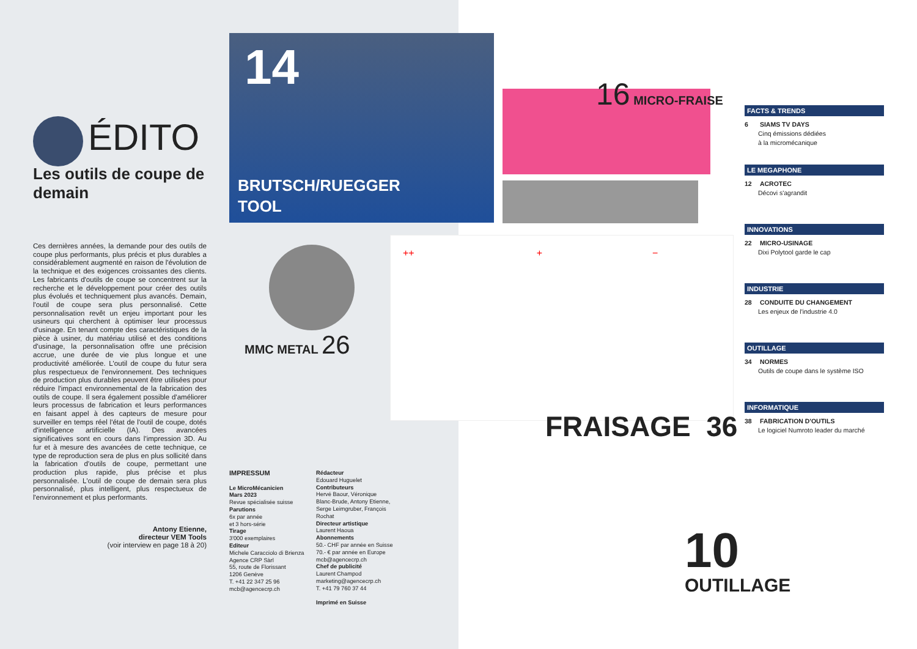ÉDITO
Les outils de coupe de demain
Ces dernières années, la demande pour des outils de coupe plus performants, plus précis et plus durables a considérablement augmenté en raison de l'évolution de la technique et des exigences croissantes des clients. Les fabricants d'outils de coupe se concentrent sur la recherche et le développement pour créer des outils plus évolués et techniquement plus avancés. Demain, l'outil de coupe sera plus personnalisé. Cette personnalisation revêt un enjeu important pour les usineurs qui cherchent à optimiser leur processus d'usinage. En tenant compte des caractéristiques de la pièce à usiner, du matériau utilisé et des conditions d'usinage, la personnalisation offre une précision accrue, une durée de vie plus longue et une productivité améliorée. L'outil de coupe du futur sera plus respectueux de l'environnement. Des techniques de production plus durables peuvent être utilisées pour réduire l'impact environnemental de la fabrication des outils de coupe. Il sera également possible d'améliorer leurs processus de fabrication et leurs performances en faisant appel à des capteurs de mesure pour surveiller en temps réel l'état de l'outil de coupe, dotés d'intelligence artificielle (IA). Des avancées significatives sont en cours dans l'impression 3D. Au fur et à mesure des avancées de cette technique, ce type de reproduction sera de plus en plus sollicité dans la fabrication d'outils de coupe, permettant une production plus rapide, plus précise et plus personnalisée. L'outil de coupe de demain sera plus personnalisé, plus intelligent, plus respectueux de l'environnement et plus performants.
Antony Etienne,
directeur VEM Tools
(voir interview en page 18 à 20)
14
BRUTSCH/RUEGGER
TOOL
16 MICRO-FRAISE
MMC METAL 26
++ + −
FRAISAGE 36
IMPRESSUM
Le MicroMécanicien
Mars 2023
Revue spécialisée suisse
Parutions
6x par année
et 3 hors-série
Tirage
3'000 exemplaires
Editeur
Michele Caracciolo di Brienza
Agence CRP Sàrl
55, route de Florissant
1206 Genève
T. +41 22 347 25 96
mcb@agencecrp.ch
Rédacteur
Edouard Huguelet
Contributeurs
Hervé Baour, Véronique Blanc-Brude, Antony Etienne, Serge Leimgruber, François Rochat
Directeur artistique
Laurent Haoua
Abonnements
50.- CHF par année en Suisse
70.- € par année en Europe
mcb@agencecrp.ch
Chef de publicité
Laurent Champod
marketing@agencecrp.ch
T. +41 79 760 37 44
Imprimé en Suisse
10
OUTILLAGE
FACTS & TRENDS
6 SIAMS TV DAYS
Cinq émissions dédiées
à la micromécanique
LE MEGAPHONE
12 ACROTEC
Décovi s'agrandit
INNOVATIONS
22 MICRO-USINAGE
Dixi Polytool garde le cap
INDUSTRIE
28 CONDUITE DU CHANGEMENT
Les enjeux de l'industrie 4.0
OUTILLAGE
34 NORMES
Outils de coupe dans le système ISO
INFORMATIQUE
38 FABRICATION D'OUTILS
Le logiciel Numroto leader du marché